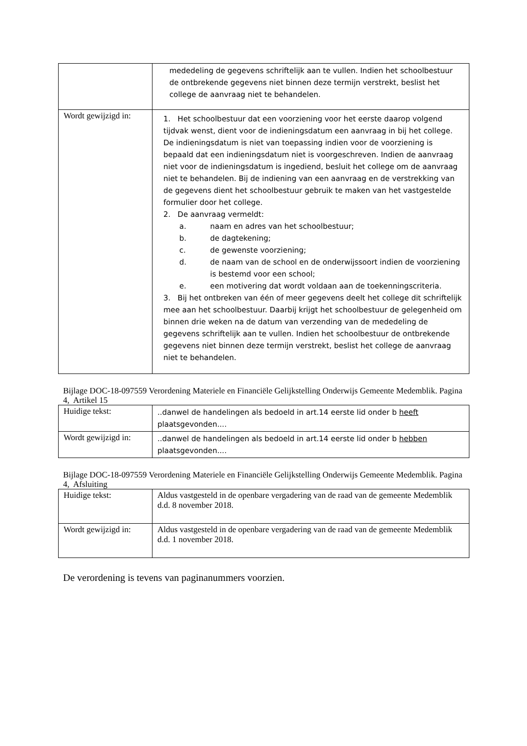| | mededeling de gegevens schriftelijk aan te vullen. Indien het schoolbestuur de ontbrekende gegevens niet binnen deze termijn verstrekt, beslist het college de aanvraag niet te behandelen. |
| Wordt gewijzigd in: | 1. Het schoolbestuur dat een voorziening voor het eerste daarop volgend tijdvak wenst, dient voor de indieningsdatum een aanvraag in bij het college. De indieningsdatum is niet van toepassing indien voor de voorziening is bepaald dat een indieningsdatum niet is voorgeschreven. Indien de aanvraag niet voor de indieningsdatum is ingediend, besluit het college om de aanvraag niet te behandelen. Bij de indiening van een aanvraag en de verstrekking van de gegevens dient het schoolbestuur gebruik te maken van het vastgestelde formulier door het college. 2. De aanvraag vermeldt: a. naam en adres van het schoolbestuur; b. de dagtekening; c. de gewenste voorziening; d. de naam van de school en de onderwijssoort indien de voorziening is bestemd voor een school; e. een motivering dat wordt voldaan aan de toekenningscriteria. 3. Bij het ontbreken van één of meer gegevens deelt het college dit schriftelijk mee aan het schoolbestuur. Daarbij krijgt het schoolbestuur de gelegenheid om binnen drie weken na de datum van verzending van de mededeling de gegevens schriftelijk aan te vullen. Indien het schoolbestuur de ontbrekende gegevens niet binnen deze termijn verstrekt, beslist het college de aanvraag niet te behandelen. |
Bijlage DOC-18-097559 Verordening Materiele en Financiële Gelijkstelling Onderwijs Gemeente Medemblik. Pagina 4, Artikel 15
| Huidige tekst: | ..danwel de handelingen als bedoeld in art.14 eerste lid onder b heeft plaatsgevonden.... |
| Wordt gewijzigd in: | ..danwel de handelingen als bedoeld in art.14 eerste lid onder b hebben plaatsgevonden.... |
Bijlage DOC-18-097559 Verordening Materiele en Financiële Gelijkstelling Onderwijs Gemeente Medemblik. Pagina 4, Afsluiting
| Huidige tekst: | Aldus vastgesteld in de openbare vergadering van de raad van de gemeente Medemblik d.d. 8 november 2018. |
| Wordt gewijzigd in: | Aldus vastgesteld in de openbare vergadering van de raad van de gemeente Medemblik d.d. 1 november 2018. |
De verordening is tevens van paginanummers voorzien.